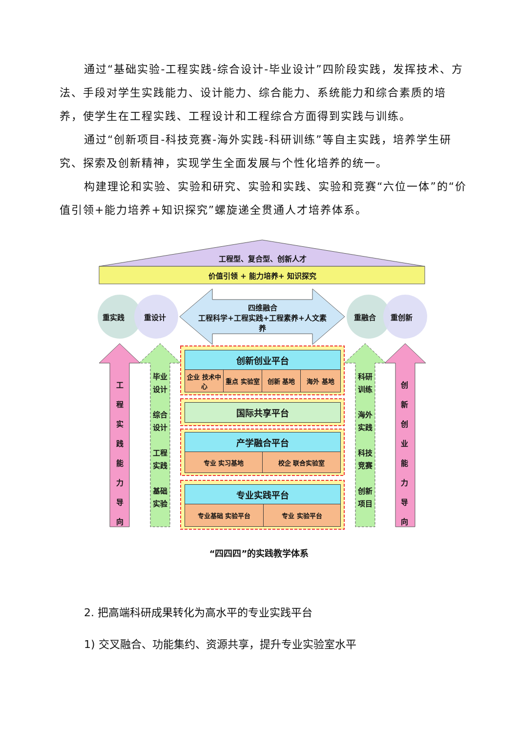通过“基础实验-工程实践-综合设计-毕业设计”四阶段实践，发挥技术、方法、手段对学生实践能力、设计能力、综合能力、系统能力和综合素质的培养，使学生在工程实践、工程设计和工程综合方面得到实践与训练。
通过“创新项目-科技竞赛-海外实践-科研训练”等自主实践，培养学生研究、探索及创新精神，实现学生全面发展与个性化培养的统一。
构建理论和实验、实验和研究、实验和实践、实验和竞赛“六位一体”的“价值引领+能力培养+知识探究”螺旋递全贯通人才培养体系。
工程型、复合型、创新人才
价值引领 + 能力培养+ 知识探究
重实践 重设计 重融合 重创新
四维融合
工程科学+工程实践+工程素养+人文素养
工程实践能力导向
创新创业能力导向
毕业设计
综合设计
工程实践
基础实验
科研训练
海外实践
科技竞赛
创新项目
创新创业平台
企业 技术中心
重点 实验室 创新 基地 海外 基地
国际共享平台
产学融合平台
专业 实习基地 校企 联合实验室
专业实践平台
专业基础 实验平台 专业 实验平台
“四四四”的实践教学体系
2. 把高端科研成果转化为高水平的专业实践平台
1) 交叉融合、功能集约、资源共享，提升专业实验室水平